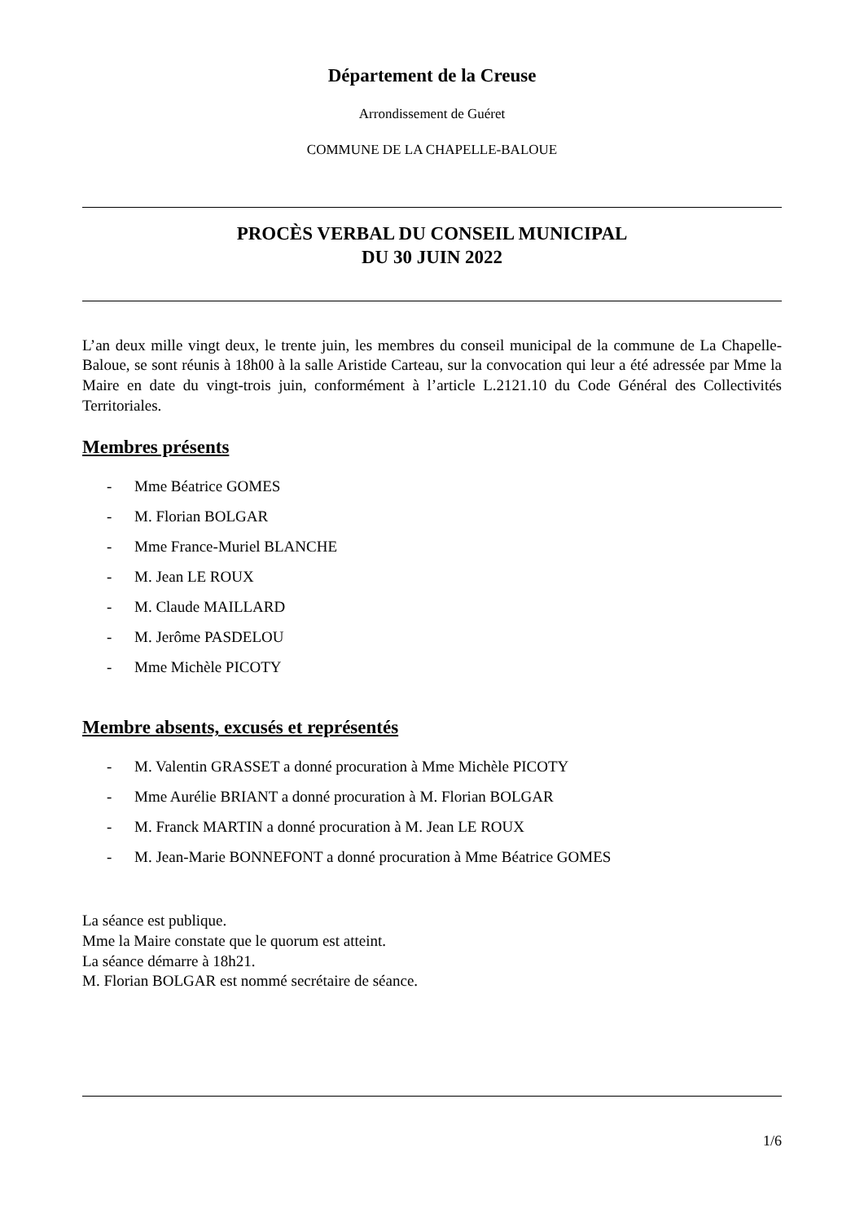Département de la Creuse
Arrondissement de Guéret
COMMUNE DE LA CHAPELLE-BALOUE
PROCÈS VERBAL DU CONSEIL MUNICIPAL
DU 30 JUIN 2022
L’an deux mille vingt deux, le trente juin, les membres du conseil municipal de la commune de La Chapelle-Baloue, se sont réunis à 18h00 à la salle Aristide Carteau, sur la convocation qui leur a été adressée par Mme la Maire en date du vingt-trois juin, conformément à l’article L.2121.10 du Code Général des Collectivités Territoriales.
Membres présents
- Mme Béatrice GOMES
- M. Florian BOLGAR
- Mme France-Muriel BLANCHE
- M. Jean LE ROUX
- M. Claude MAILLARD
- M. Jerôme PASDELOU
- Mme Michèle PICOTY
Membre absents, excusés et représentés
- M. Valentin GRASSET a donné procuration à Mme Michèle PICOTY
- Mme Aurélie BRIANT a donné procuration à M. Florian BOLGAR
- M. Franck MARTIN a donné procuration à M. Jean LE ROUX
- M. Jean-Marie BONNEFONT a donné procuration à Mme Béatrice GOMES
La séance est publique.
Mme la Maire constate que le quorum est atteint.
La séance démarre à 18h21.
M. Florian BOLGAR est nommé secrétaire de séance.
1/6